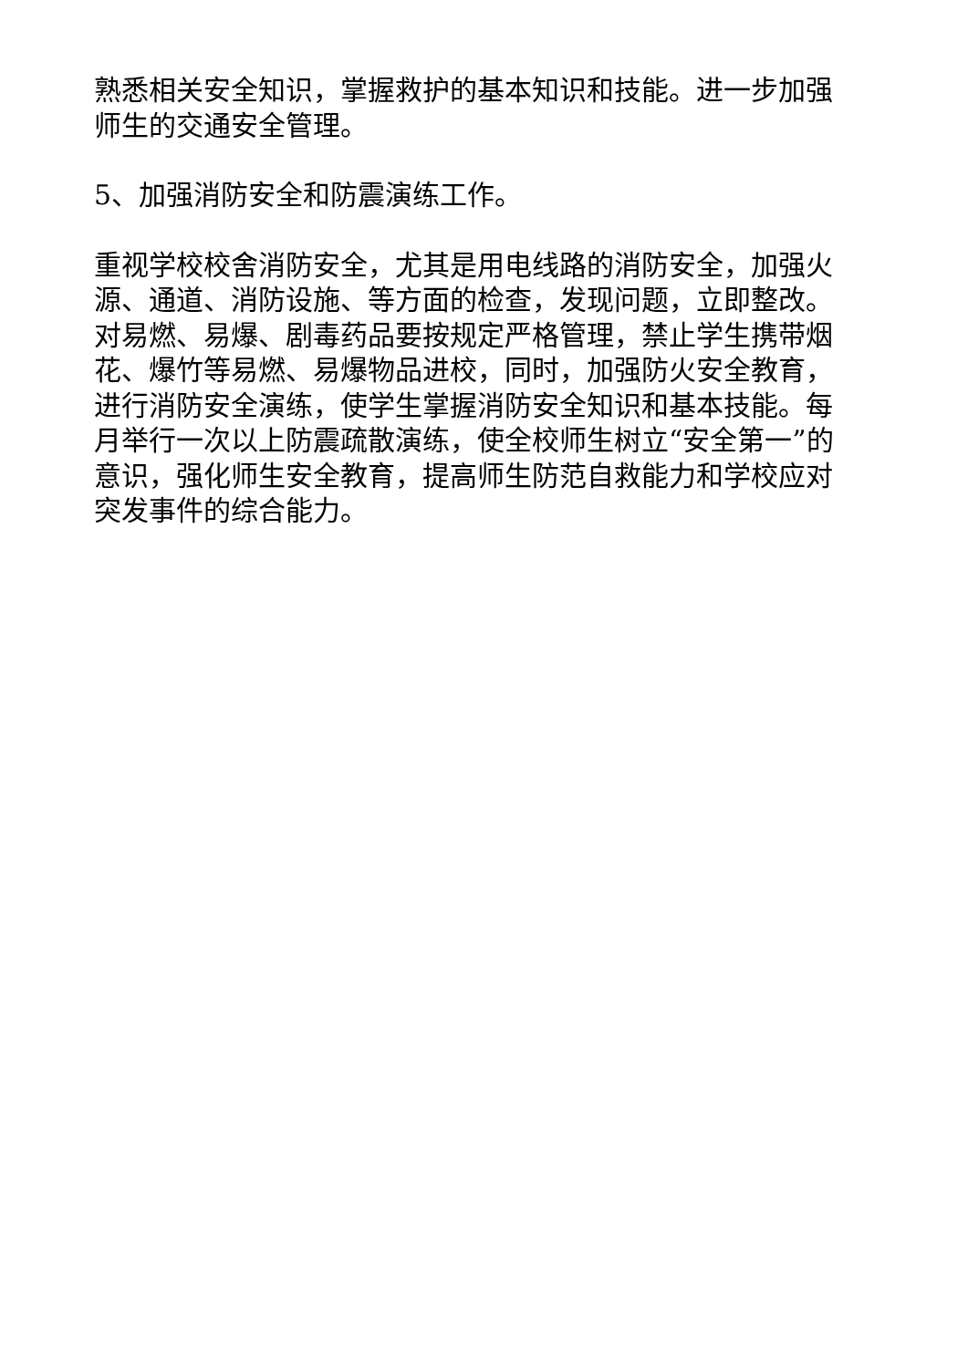熟悉相关安全知识，掌握救护的基本知识和技能。进一步加强师生的交通安全管理。
5、加强消防安全和防震演练工作。
重视学校校舍消防安全，尤其是用电线路的消防安全，加强火源、通道、消防设施、等方面的检查，发现问题，立即整改。对易燃、易爆、剧毒药品要按规定严格管理，禁止学生携带烟花、爆竹等易燃、易爆物品进校，同时，加强防火安全教育，进行消防安全演练，使学生掌握消防安全知识和基本技能。每月举行一次以上防震疏散演练，使全校师生树立“安全第一”的意识，强化师生安全教育，提高师生防范自救能力和学校应对突发事件的综合能力。